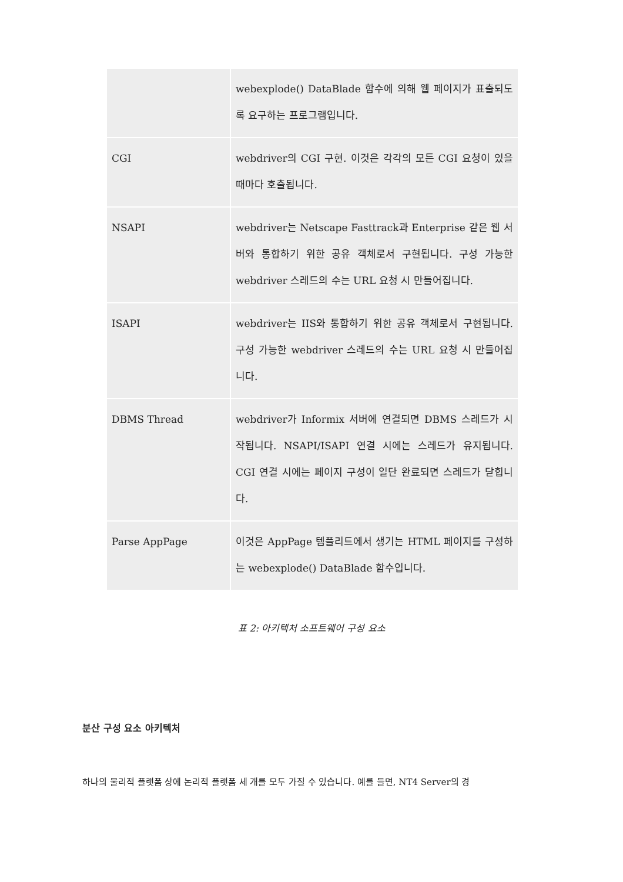| | webexplode() DataBlade 함수에 의해 웹 페이지가 표출되도록 요구하는 프로그램입니다. |
| CGI | webdriver의 CGI 구현. 이것은 각각의 모든 CGI 요청이 있을 때마다 호출됩니다. |
| NSAPI | webdriver는 Netscape Fasttrack과 Enterprise 같은 웹 서버와 통합하기 위한 공유 객체로서 구현됩니다. 구성 가능한 webdriver 스레드의 수는 URL 요청 시 만들어집니다. |
| ISAPI | webdriver는 IIS와 통합하기 위한 공유 객체로서 구현됩니다. 구성 가능한 webdriver 스레드의 수는 URL 요청 시 만들어집니다. |
| DBMS Thread | webdriver가 Informix 서버에 연결되면 DBMS 스레드가 시작됩니다. NSAPI/ISAPI 연결 시에는 스레드가 유지됩니다. CGI 연결 시에는 페이지 구성이 일단 완료되면 스레드가 닫힙니다. |
| Parse AppPage | 이것은 AppPage 템플리트에서 생기는 HTML 페이지를 구성하는 webexplode() DataBlade 함수입니다. |
표 2: 아키텍처 소프트웨어 구성 요소
분산 구성 요소 아키텍처
하나의 물리적 플랫폼 상에 논리적 플랫폼 세 개를 모두 가질 수 있습니다. 예를 들면, NT4 Server의 경